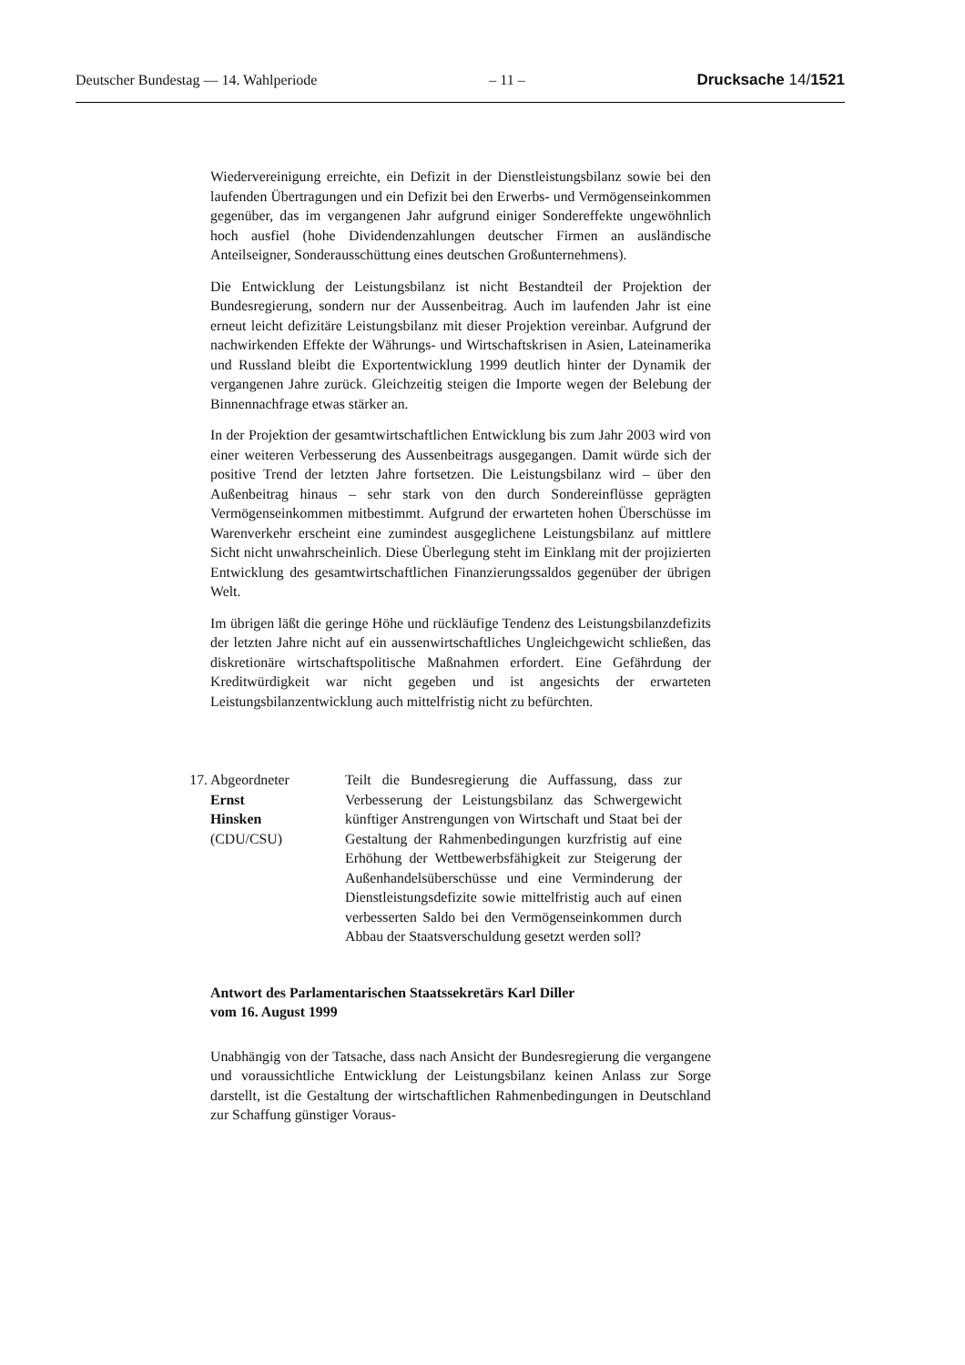Deutscher Bundestag — 14. Wahlperiode – 11 – Drucksache 14/1521
Wiedervereinigung erreichte, ein Defizit in der Dienstleistungsbilanz sowie bei den laufenden Übertragungen und ein Defizit bei den Erwerbs- und Vermögenseinkommen gegenüber, das im vergangenen Jahr aufgrund einiger Sondereffekte ungewöhnlich hoch ausfiel (hohe Dividendenzahlungen deutscher Firmen an ausländische Anteilseigner, Sonderausschüttung eines deutschen Großunternehmens).
Die Entwicklung der Leistungsbilanz ist nicht Bestandteil der Projektion der Bundesregierung, sondern nur der Aussenbeitrag. Auch im laufenden Jahr ist eine erneut leicht defizitäre Leistungsbilanz mit dieser Projektion vereinbar. Aufgrund der nachwirkenden Effekte der Währungs- und Wirtschaftskrisen in Asien, Lateinamerika und Russland bleibt die Exportentwicklung 1999 deutlich hinter der Dynamik der vergangenen Jahre zurück. Gleichzeitig steigen die Importe wegen der Belebung der Binnennachfrage etwas stärker an.
In der Projektion der gesamtwirtschaftlichen Entwicklung bis zum Jahr 2003 wird von einer weiteren Verbesserung des Aussenbeitrags ausgegangen. Damit würde sich der positive Trend der letzten Jahre fortsetzen. Die Leistungsbilanz wird – über den Außenbeitrag hinaus – sehr stark von den durch Sondereinflüsse geprägten Vermögenseinkommen mitbestimmt. Aufgrund der erwarteten hohen Überschüsse im Warenverkehr erscheint eine zumindest ausgeglichene Leistungsbilanz auf mittlere Sicht nicht unwahrscheinlich. Diese Überlegung steht im Einklang mit der projizierten Entwicklung des gesamtwirtschaftlichen Finanzierungssaldos gegenüber der übrigen Welt.
Im übrigen läßt die geringe Höhe und rückläufige Tendenz des Leistungsbilanzdefizits der letzten Jahre nicht auf ein aussenwirtschaftliches Ungleichgewicht schließen, das diskretionäre wirtschaftspolitische Maßnahmen erfordert. Eine Gefährdung der Kreditwürdigkeit war nicht gegeben und ist angesichts der erwarteten Leistungsbilanzentwicklung auch mittelfristig nicht zu befürchten.
17. Abgeordneter
Ernst
Hinsken
(CDU/CSU)
Teilt die Bundesregierung die Auffassung, dass zur Verbesserung der Leistungsbilanz das Schwergewicht künftiger Anstrengungen von Wirtschaft und Staat bei der Gestaltung der Rahmenbedingungen kurzfristig auf eine Erhöhung der Wettbewerbsfähigkeit zur Steigerung der Außenhandelsüberschüsse und eine Verminderung der Dienstleistungsdefizite sowie mittelfristig auch auf einen verbesserten Saldo bei den Vermögenseinkommen durch Abbau der Staatsverschuldung gesetzt werden soll?
Antwort des Parlamentarischen Staatssekretärs Karl Diller
vom 16. August 1999
Unabhängig von der Tatsache, dass nach Ansicht der Bundesregierung die vergangene und voraussichtliche Entwicklung der Leistungsbilanz keinen Anlass zur Sorge darstellt, ist die Gestaltung der wirtschaftlichen Rahmenbedingungen in Deutschland zur Schaffung günstiger Voraus-